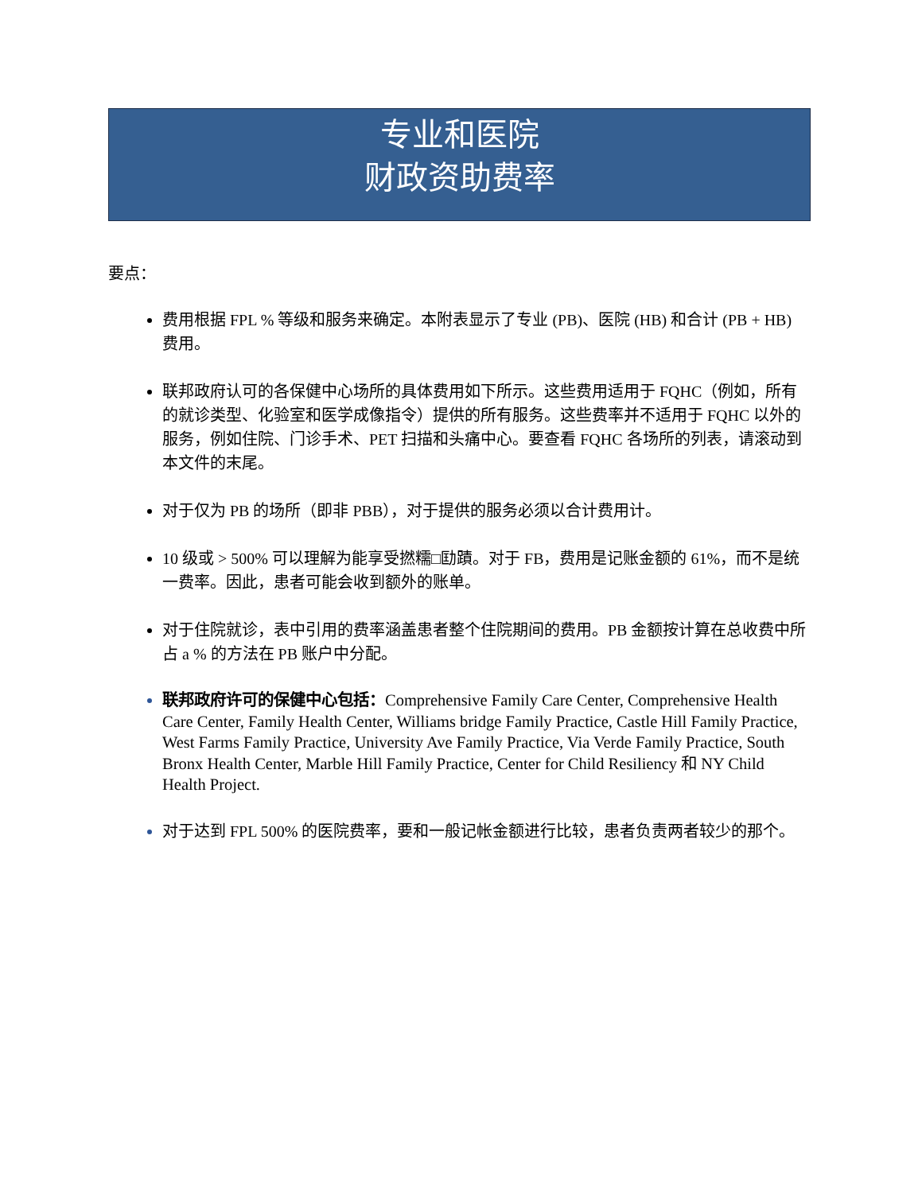专业和医院
财政资助费率
要点：
费用根据 FPL % 等级和服务来确定。本附表显示了专业 (PB)、医院 (HB) 和合计 (PB + HB) 费用。
联邦政府认可的各保健中心场所的具体费用如下所示。这些费用适用于 FQHC（例如，所有的就诊类型、化验室和医学成像指令）提供的所有服务。这些费率并不适用于 FQHC 以外的服务，例如住院、门诊手术、PET 扫描和头痛中心。要查看 FQHC 各场所的列表，请滚动到本文件的末尾。
对于仅为 PB 的场所（即非 PBB），对于提供的服务必须以合计费用计。
10 级或 > 500% 可以理解为能享受撚糯□劻蹟。对于 FB，费用是记账金额的 61%，而不是统一费率。因此，患者可能会收到额外的账单。
对于住院就诊，表中引用的费率涵盖患者整个住院期间的费用。PB 金额按计算在总收费中所占 a % 的方法在 PB 账户中分配。
联邦政府许可的保健中心包括：Comprehensive Family Care Center, Comprehensive Health Care Center, Family Health Center, Williams bridge Family Practice, Castle Hill Family Practice, West Farms Family Practice, University Ave Family Practice, Via Verde Family Practice, South Bronx Health Center, Marble Hill Family Practice, Center for Child Resiliency 和 NY Child Health Project.
对于达到 FPL 500% 的医院费率，要和一般记帐金额进行比较，患者负责两者较少的那个。